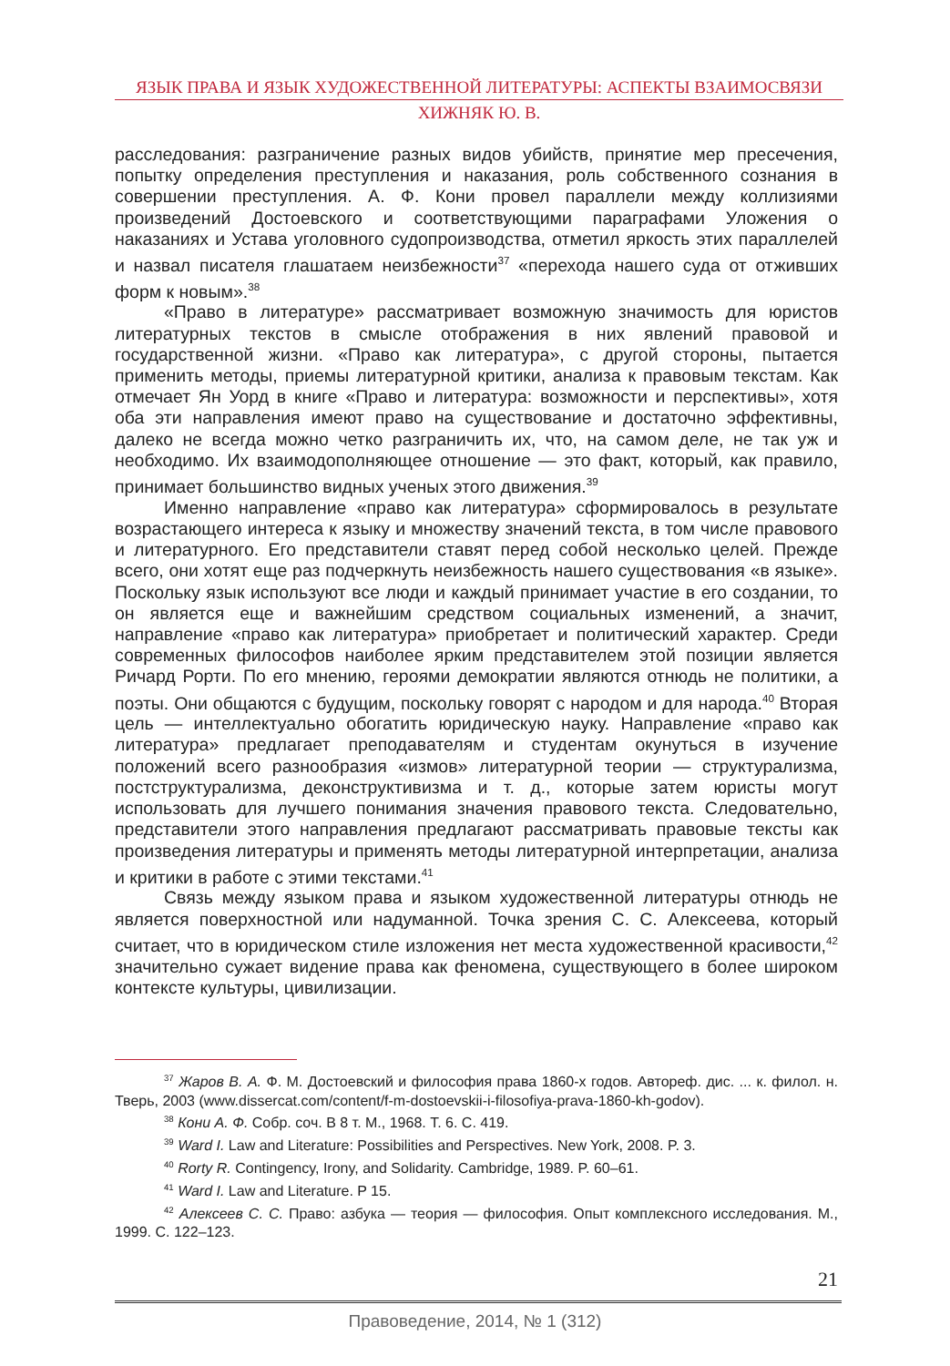ЯЗЫК ПРАВА И ЯЗЫК ХУДОЖЕСТВЕННОЙ ЛИТЕРАТУРЫ: АСПЕКТЫ ВЗАИМОСВЯЗИ
ХИЖНЯК Ю. В.
расследования: разграничение разных видов убийств, принятие мер пресечения, попытку определения преступления и наказания, роль собственного сознания в совершении преступления. А. Ф. Кони провел параллели между коллизиями произведений Достоевского и соответствующими параграфами Уложения о наказаниях и Устава уголовного судопроизводства, отметил яркость этих параллелей и назвал писателя глашатаем неизбежности<sup>37</sup> «перехода нашего суда от отживших форм к новым».<sup>38</sup>
«Право в литературе» рассматривает возможную значимость для юристов литературных текстов в смысле отображения в них явлений правовой и государственной жизни. «Право как литература», с другой стороны, пытается применить методы, приемы литературной критики, анализа к правовым текстам. Как отмечает Ян Уорд в книге «Право и литература: возможности и перспективы», хотя оба эти направления имеют право на существование и достаточно эффективны, далеко не всегда можно четко разграничить их, что, на самом деле, не так уж и необходимо. Их взаимодополняющее отношение — это факт, который, как правило, принимает большинство видных ученых этого движения.<sup>39</sup>
Именно направление «право как литература» сформировалось в результате возрастающего интереса к языку и множеству значений текста, в том числе правового и литературного. Его представители ставят перед собой несколько целей. Прежде всего, они хотят еще раз подчеркнуть неизбежность нашего существования «в языке». Поскольку язык используют все люди и каждый принимает участие в его создании, то он является еще и важнейшим средством социальных изменений, а значит, направление «право как литература» приобретает и политический характер. Среди современных философов наиболее ярким представителем этой позиции является Ричард Рорти. По его мнению, героями демократии являются отнюдь не политики, а поэты. Они общаются с будущим, поскольку говорят с народом и для народа.<sup>40</sup> Вторая цель — интеллектуально обогатить юридическую науку. Направление «право как литература» предлагает преподавателям и студентам окунуться в изучение положений всего разнообразия «измов» литературной теории — структурализма, постструктурализма, деконструктивизма и т. д., которые затем юристы могут использовать для лучшего понимания значения правового текста. Следовательно, представители этого направления предлагают рассматривать правовые тексты как произведения литературы и применять методы литературной интерпретации, анализа и критики в работе с этими текстами.<sup>41</sup>
Связь между языком права и языком художественной литературы отнюдь не является поверхностной или надуманной. Точка зрения С. С. Алексеева, который считает, что в юридическом стиле изложения нет места художественной красивости,<sup>42</sup> значительно сужает видение права как феномена, существующего в более широком контексте культуры, цивилизации.
<sup>37</sup> Жаров В. А. Ф. М. Достоевский и философия права 1860-х годов. Автореф. дис. ... к. филол. н. Тверь, 2003 (www.dissercat.com/content/f-m-dostoevskii-i-filosofiya-prava-1860-kh-godov).
<sup>38</sup> Кони А. Ф. Собр. соч. В 8 т. М., 1968. Т. 6. С. 419.
<sup>39</sup> Ward I. Law and Literature: Possibilities and Perspectives. New York, 2008. P. 3.
<sup>40</sup> Rorty R. Contingency, Irony, and Solidarity. Cambridge, 1989. P. 60–61.
<sup>41</sup> Ward I. Law and Literature. P 15.
<sup>42</sup> Алексеев С. С. Право: азбука — теория — философия. Опыт комплексного исследования. М., 1999. С. 122–123.
21
Правоведение, 2014, № 1 (312)